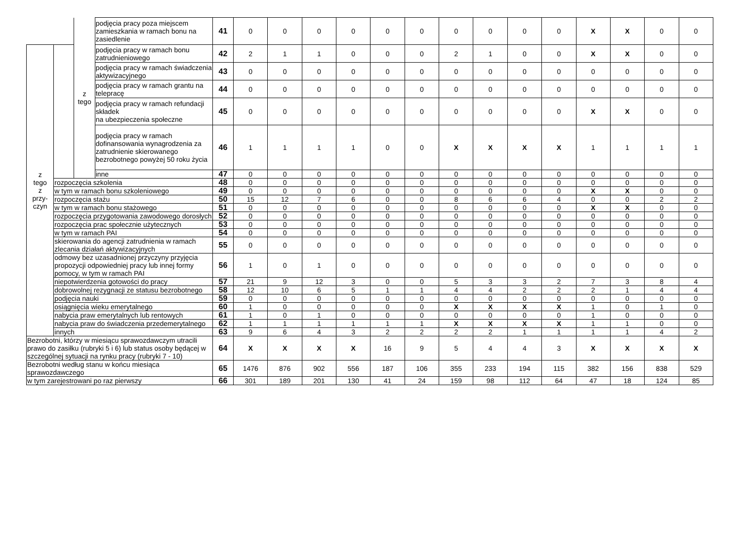| | | z tego | podjęcia pracy poza miejscem zamieszkania w ramach bonu na zasiedlenie | 41 | 0 | 0 | 0 | 0 | 0 | 0 | 0 | 0 | 0 | 0 | X | X | 0 | 0 |
| z tego z przy- czyn | | | podjęcia pracy w ramach bonu zatrudnieniowego | 42 | 2 | 1 | 1 | 0 | 0 | 0 | 2 | 1 | 0 | 0 | X | X | 0 | 0 |
| | | | podjęcia pracy w ramach świadczenia aktywizacyjnego | 43 | 0 | 0 | 0 | 0 | 0 | 0 | 0 | 0 | 0 | 0 | 0 | 0 | 0 | 0 |
| | | | podjęcia pracy w ramach grantu na telepracę | 44 | 0 | 0 | 0 | 0 | 0 | 0 | 0 | 0 | 0 | 0 | 0 | 0 | 0 | 0 |
| | | | podjęcia pracy w ramach refundacji składek na ubezpieczenia społeczne | 45 | 0 | 0 | 0 | 0 | 0 | 0 | 0 | 0 | 0 | 0 | X | X | 0 | 0 |
| | | | podjęcia pracy w ramach dofinansowania wynagrodzenia za zatrudnienie skierowanego bezrobotnego powyżej 50 roku życia | 46 | 1 | 1 | 1 | 1 | 0 | 0 | X | X | X | X | 1 | 1 | 1 | 1 |
| | | | inne | 47 | 0 | 0 | 0 | 0 | 0 | 0 | 0 | 0 | 0 | 0 | 0 | 0 | 0 | 0 |
| | rozpoczęcia szkolenia | | | 48 | 0 | 0 | 0 | 0 | 0 | 0 | 0 | 0 | 0 | 0 | 0 | 0 | 0 | 0 |
| | w tym w ramach bonu szkoleniowego | | | 49 | 0 | 0 | 0 | 0 | 0 | 0 | 0 | 0 | 0 | 0 | X | X | 0 | 0 |
| | rozpoczęcia stażu | | | 50 | 15 | 12 | 7 | 6 | 0 | 0 | 8 | 6 | 6 | 4 | 0 | 0 | 2 | 2 |
| | w tym w ramach bonu stażowego | | | 51 | 0 | 0 | 0 | 0 | 0 | 0 | 0 | 0 | 0 | 0 | X | X | 0 | 0 |
| | rozpoczęcia przygotowania zawodowego dorosłych | | | 52 | 0 | 0 | 0 | 0 | 0 | 0 | 0 | 0 | 0 | 0 | 0 | 0 | 0 | 0 |
| | rozpoczęcia prac społecznie użytecznych | | | 53 | 0 | 0 | 0 | 0 | 0 | 0 | 0 | 0 | 0 | 0 | 0 | 0 | 0 | 0 |
| | w tym w ramach PAI | | | 54 | 0 | 0 | 0 | 0 | 0 | 0 | 0 | 0 | 0 | 0 | 0 | 0 | 0 | 0 |
| | skierowania do agencji zatrudnienia w ramach zlecania działań aktywizacyjnych | | | 55 | 0 | 0 | 0 | 0 | 0 | 0 | 0 | 0 | 0 | 0 | 0 | 0 | 0 | 0 |
| | odmowy bez uzasadnionej przyczyny przyjęcia propozycji odpowiedniej pracy lub innej formy pomocy, w tym w ramach PAI | | | 56 | 1 | 0 | 1 | 0 | 0 | 0 | 0 | 0 | 0 | 0 | 0 | 0 | 0 | 0 |
| | niepotwierdzenia gotowości do pracy | | | 57 | 21 | 9 | 12 | 3 | 0 | 0 | 5 | 3 | 3 | 2 | 7 | 3 | 8 | 4 |
| | dobrowolnej rezygnacji ze statusu bezrobotnego | | | 58 | 12 | 10 | 6 | 5 | 1 | 1 | 4 | 4 | 2 | 2 | 2 | 1 | 4 | 4 |
| | podjęcia nauki | | | 59 | 0 | 0 | 0 | 0 | 0 | 0 | 0 | 0 | 0 | 0 | 0 | 0 | 0 | 0 |
| | osiągnięcia wieku emerytalnego | | | 60 | 1 | 0 | 0 | 0 | 0 | 0 | X | X | X | X | 1 | 0 | 1 | 0 |
| | nabycia praw emerytalnych lub rentowych | | | 61 | 1 | 0 | 1 | 0 | 0 | 0 | 0 | 0 | 0 | 0 | 1 | 0 | 0 | 0 |
| | nabycia praw do świadczenia przedemerytalnego | | | 62 | 1 | 1 | 1 | 1 | 1 | 1 | X | X | X | X | 1 | 1 | 0 | 0 |
| | innych | | | 63 | 9 | 6 | 4 | 3 | 2 | 2 | 2 | 2 | 1 | 1 | 1 | 1 | 4 | 2 |
| Bezrobotni, którzy w miesiącu sprawozdawczym utracili prawo do zasiłku (rubryki 5 i 6) lub status osoby będącej w szczególnej sytuacji na rynku pracy (rubryki 7 - 10) | | | | 64 | X | X | X | X | 16 | 9 | 5 | 4 | 4 | 3 | X | X | X | X |
| Bezrobotni według stanu w końcu miesiąca sprawozdawczego | | | | 65 | 1476 | 876 | 902 | 556 | 187 | 106 | 355 | 233 | 194 | 115 | 382 | 156 | 838 | 529 |
| w tym zarejestrowani po raz pierwszy | | | | 66 | 301 | 189 | 201 | 130 | 41 | 24 | 159 | 98 | 112 | 64 | 47 | 18 | 124 | 85 |